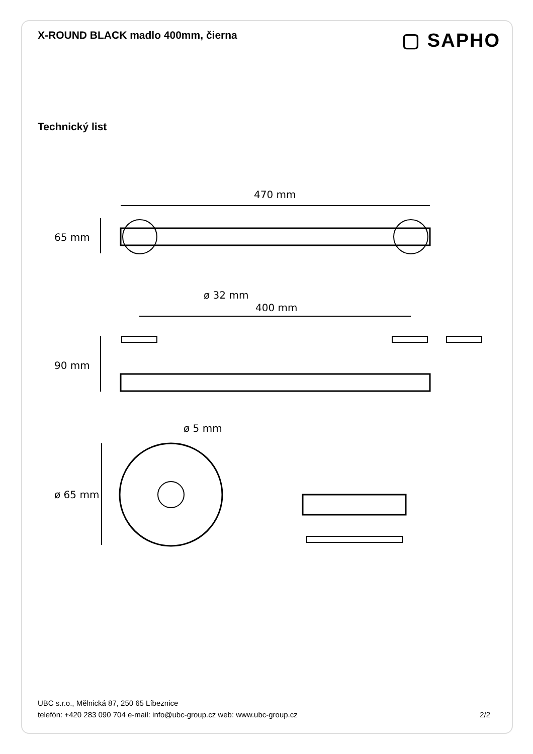X-ROUND BLACK madlo 400mm, čierna
▢ SAPHO
Technický list
470 mm
65 mm
ø 32 mm
400 mm
90 mm
ø 5 mm
ø 65 mm
UBC s.r.o., Mělnická 87, 250 65 Líbeznice
telefón: +420 283 090 704 e-mail: info@ubc-group.cz web: www.ubc-group.cz
2/2